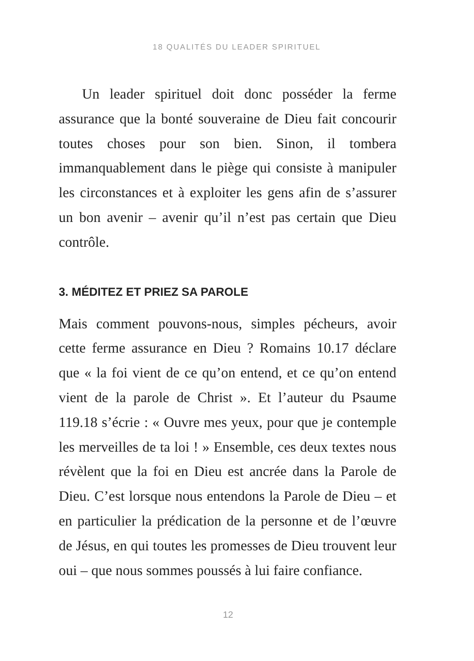18 QUALITÉS DU LEADER SPIRITUEL
Un leader spirituel doit donc posséder la ferme assurance que la bonté souveraine de Dieu fait concourir toutes choses pour son bien. Sinon, il tombera immanquablement dans le piège qui consiste à manipuler les circonstances et à exploiter les gens afin de s’assurer un bon avenir – avenir qu’il n’est pas certain que Dieu contrôle.
3. MÉDITEZ ET PRIEZ SA PAROLE
Mais comment pouvons-nous, simples pécheurs, avoir cette ferme assurance en Dieu ? Romains 10.17 déclare que « la foi vient de ce qu’on entend, et ce qu’on entend vient de la parole de Christ ». Et l’auteur du Psaume 119.18 s’écrie : « Ouvre mes yeux, pour que je contemple les merveilles de ta loi ! » Ensemble, ces deux textes nous révèlent que la foi en Dieu est ancrée dans la Parole de Dieu. C’est lorsque nous entendons la Parole de Dieu – et en particulier la prédication de la personne et de l’œuvre de Jésus, en qui toutes les promesses de Dieu trouvent leur oui – que nous sommes poussés à lui faire confiance.
12